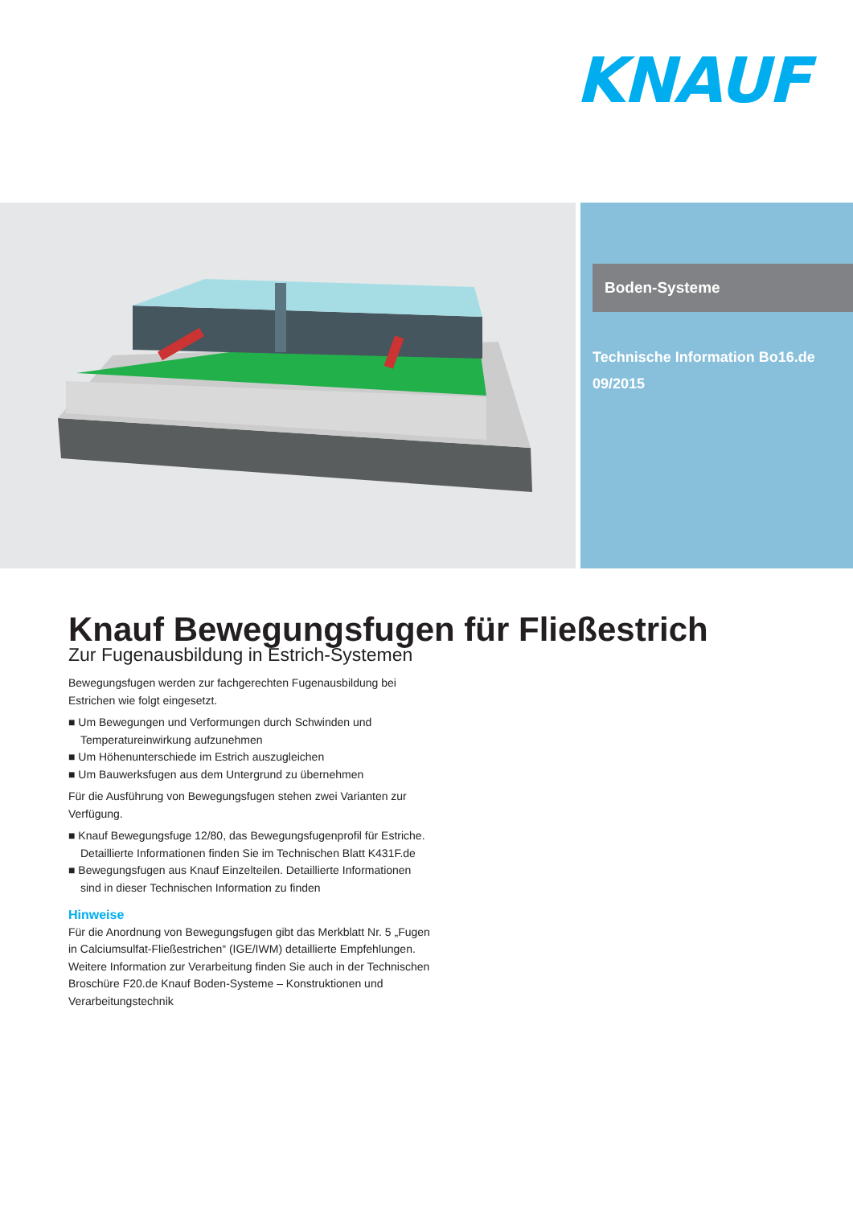KNAUF
Boden-Systeme
Technische Information Bo16.de
09/2015
Knauf Bewegungsfugen für Fließestrich
Zur Fugenausbildung in Estrich-Systemen
Bewegungsfugen werden zur fachgerechten Fugenausbildung bei Estrichen wie folgt eingesetzt.
■ Um Bewegungen und Verformungen durch Schwinden und Temperatureinwirkung aufzunehmen
■ Um Höhenunterschiede im Estrich auszugleichen
■ Um Bauwerksfugen aus dem Untergrund zu übernehmen
Für die Ausführung von Bewegungsfugen stehen zwei Varianten zur Verfügung.
■ Knauf Bewegungsfuge 12/80, das Bewegungsfugenprofil für Estriche. Detaillierte Informationen finden Sie im Technischen Blatt K431F.de
■ Bewegungsfugen aus Knauf Einzelteilen. Detaillierte Informationen sind in dieser Technischen Information zu finden
Hinweise
Für die Anordnung von Bewegungsfugen gibt das Merkblatt Nr. 5 „Fugen in Calciumsulfat-Fließestrichen“ (IGE/IWM) detaillierte Empfehlungen.
Weitere Information zur Verarbeitung finden Sie auch in der Technischen Broschüre F20.de Knauf Boden-Systeme – Konstruktionen und Verarbeitungstechnik